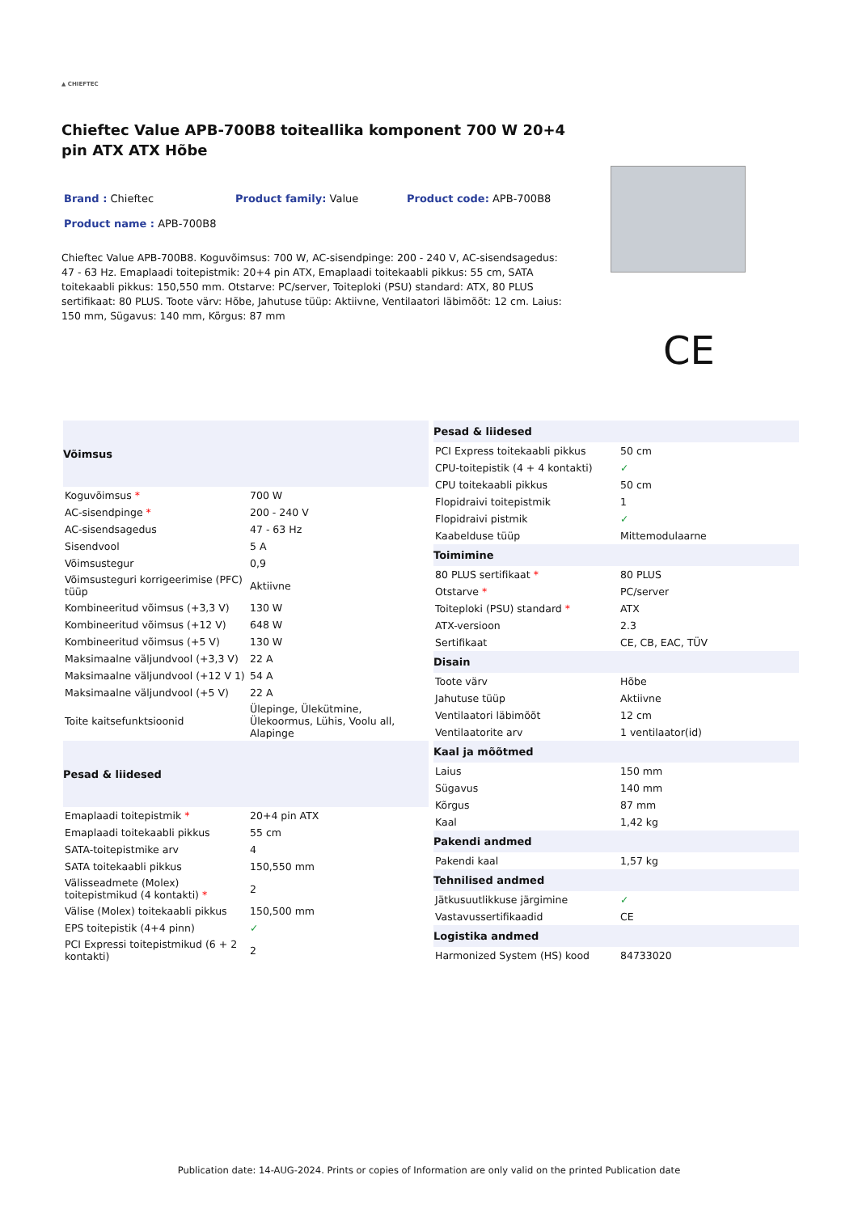▲ CHIEFTEC
Chieftec Value APB-700B8 toiteallika komponent 700 W 20+4 pin ATX ATX Hõbe
Brand : Chieftec
Product family: Value
Product code: APB-700B8
Product name : APB-700B8
Chieftec Value APB-700B8. Koguvõimsus: 700 W, AC-sisendpinge: 200 - 240 V, AC-sisendsagedus: 47 - 63 Hz. Emaplaadi toitepistmik: 20+4 pin ATX, Emaplaadi toitekaabli pikkus: 55 cm, SATA toitekaabli pikkus: 150,550 mm. Otstarve: PC/server, Toiteploki (PSU) standard: ATX, 80 PLUS sertifikaat: 80 PLUS. Toote värv: Hõbe, Jahutuse tüüp: Aktiivne, Ventilaatori läbimõõt: 12 cm. Laius: 150 mm, Sügavus: 140 mm, Kõrgus: 87 mm
| Võimsus | |
| --- | --- |
| Koguvõimsus * | 700 W |
| AC-sisendpinge * | 200 - 240 V |
| AC-sisendsagedus | 47 - 63 Hz |
| Sisendvool | 5 A |
| Võimsustegur | 0,9 |
| Võimsusteguri korrigeerimise (PFC) tüüp | Aktiivne |
| Kombineeritud võimsus (+3,3 V) | 130 W |
| Kombineeritud võimsus (+12 V) | 648 W |
| Kombineeritud võimsus (+5 V) | 130 W |
| Maksimaalne väljundvool (+3,3 V) | 22 A |
| Maksimaalne väljundvool (+12 V 1) | 54 A |
| Maksimaalne väljundvool (+5 V) | 22 A |
| Toite kaitsefunktsioonid | Ülepinge, Ülekütmine, Ülekoormus, Lühis, Voolu all, Alapinge |
| Pesad & liidesed | |
| Emaplaadi toitepistmik * | 20+4 pin ATX |
| Emaplaadi toitekaabli pikkus | 55 cm |
| SATA-toitepistmike arv | 4 |
| SATA toitekaabli pikkus | 150,550 mm |
| Välisseadmete (Molex) toitepistmikud (4 kontakti) * | 2 |
| Välise (Molex) toitekaabli pikkus | 150,500 mm |
| EPS toitepistik (4+4 pinn) | ✓ |
| PCI Expressi toitepistmikud (6 + 2 kontakti) | 2 |
| Pesad & liidesed | |
| --- | --- |
| PCI Express toitekaabli pikkus | 50 cm |
| CPU-toitepistik (4 + 4 kontakti) | ✓ |
| CPU toitekaabli pikkus | 50 cm |
| Flopidraivi toitepistmik | 1 |
| Flopidraivi pistmik | ✓ |
| Kaabelduse tüüp | Mittemodulaarne |
| Toimimine | |
| 80 PLUS sertifikaat * | 80 PLUS |
| Otstarve * | PC/server |
| Toiteploki (PSU) standard * | ATX |
| ATX-versioon | 2.3 |
| Sertifikaat | CE, CB, EAC, TÜV |
| Disain | |
| Toote värv | Hõbe |
| Jahutuse tüüp | Aktiivne |
| Ventilaatori läbimõõt | 12 cm |
| Ventilaatorite arv | 1 ventilaator(id) |
| Kaal ja mõõtmed | |
| Laius | 150 mm |
| Sügavus | 140 mm |
| Kõrgus | 87 mm |
| Kaal | 1,42 kg |
| Pakendi andmed | |
| Pakendi kaal | 1,57 kg |
| Tehnilised andmed | |
| Jätkusuutlikkuse järgimine | ✓ |
| Vastavussertifikaadid | CE |
| Logistika andmed | |
| Harmonized System (HS) kood | 84733020 |
CE
Publication date: 14-AUG-2024. Prints or copies of Information are only valid on the printed Publication date